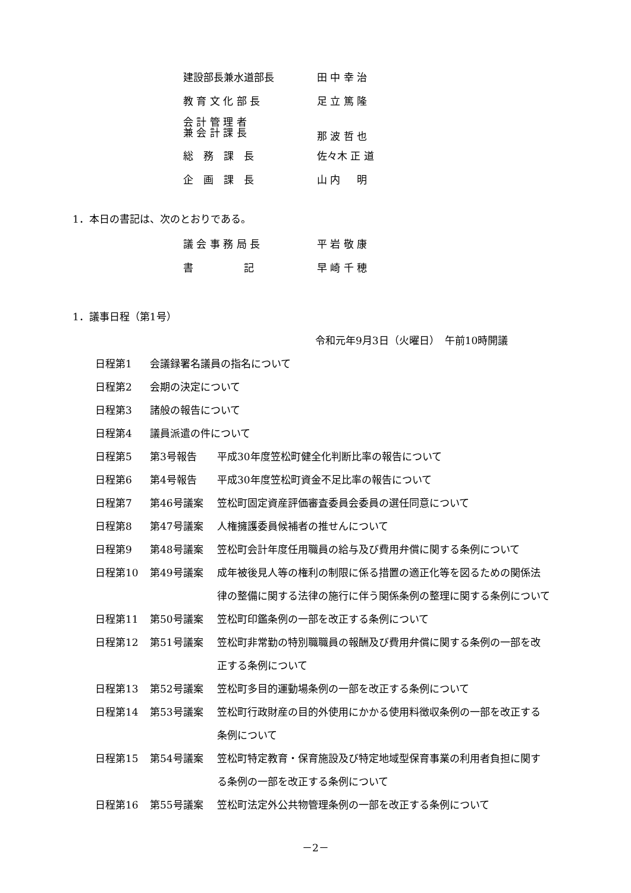建設部長兼水道部長 田 中 幸 治
教 育 文 化 部 長 足 立 篤 隆
会 計 管 理 者
兼 会 計 課 長 那 波 哲 也
総　務　課　長 佐々木 正 道
企　画　課　長 山 内 　 明
1．本日の書記は、次のとおりである。
議 会 事 務 局 長 平 岩 敬 康
書　　　　　記 早 崎 千 穂
1．議事日程（第1号）
令和元年9月3日（火曜日）　午前10時開議
日程第1 会議録署名議員の指名について
日程第2 会期の決定について
日程第3 諸般の報告について
日程第4 議員派遣の件について
日程第5 第3号報告 平成30年度笠松町健全化判断比率の報告について
日程第6 第4号報告 平成30年度笠松町資金不足比率の報告について
日程第7 第46号議案 笠松町固定資産評価審査委員会委員の選任同意について
日程第8 第47号議案 人権擁護委員候補者の推せんについて
日程第9 第48号議案 笠松町会計年度任用職員の給与及び費用弁償に関する条例について
日程第10 第49号議案 成年被後見人等の権利の制限に係る措置の適正化等を図るための関係法律の整備に関する法律の施行に伴う関係条例の整理に関する条例について
日程第11 第50号議案 笠松町印鑑条例の一部を改正する条例について
日程第12 第51号議案 笠松町非常勤の特別職職員の報酬及び費用弁償に関する条例の一部を改正する条例について
日程第13 第52号議案 笠松町多目的運動場条例の一部を改正する条例について
日程第14 第53号議案 笠松町行政財産の目的外使用にかかる使用料徴収条例の一部を改正する条例について
日程第15 第54号議案 笠松町特定教育・保育施設及び特定地域型保育事業の利用者負担に関する条例の一部を改正する条例について
日程第16 第55号議案 笠松町法定外公共物管理条例の一部を改正する条例について
－2－